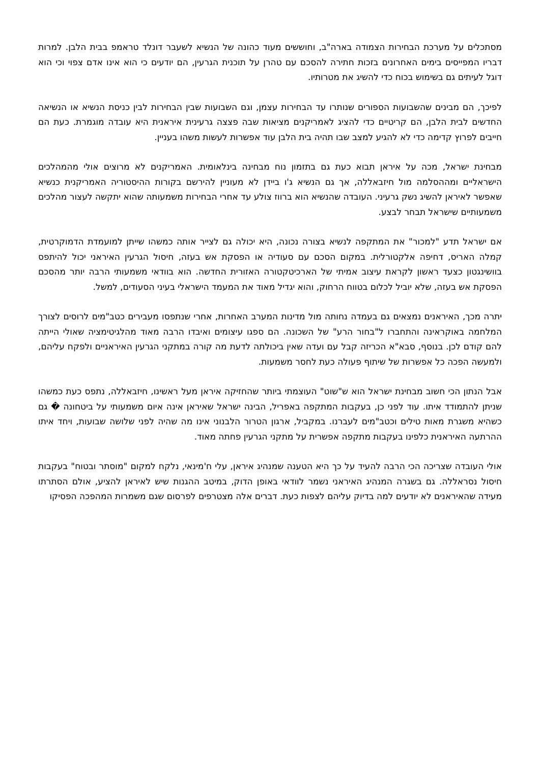מסתכלים על מערכת הבחירות הצמודה בארה"ב, וחוששים מעוד כהונה של הנשיא לשעבר דונלד טראמפ בבית הלבן. למרות דבריו המפייסים בימים האחרונים בזכות חתירה להסכם עם טהרן על תוכנית הגרעין, הם יודעים כי הוא אינו אדם צפוי וכי הוא דוגל לעיתים גם בשימוש בכוח כדי להשיג את מטרותיו.
לפיכך, הם מבינים שהשבועות הספורים שנותרו עד הבחירות עצמן, וגם השבועות שבין הבחירות לבין כניסת הנשיא או הנשיאה החדשים לבית הלבן, הם קריטיים כדי להציג לאמריקנים מציאות שבה פצצה גרעינית איראנית היא עובדה מוגמרת. כעת הם חייבים לפרוץ קדימה כדי לא להגיע למצב שבו תהיה בית הלבן עוד אפשרות לעשות משהו בעניין.
מבחינת ישראל, מכה על איראן תבוא כעת גם בתזמון נוח מבחינה בינלאומית. האמריקנים לא מרוצים אולי מהמהלכים הישראליים ומההסלמה מול חיזבאללה, אך גם הנשיא ג'ו ביידן לא מעוניין להירשם בקורות ההיסטוריה האמריקנית כנשיא שאפשר לאיראן להשיג נשק גרעיני. העובדה שהנשיא הוא ברווז צולע עד אחרי הבחירות משמעותה שהוא יתקשה לעצור מהלכים משמעותיים שישראל תבחר לבצע.
אם ישראל תדע "למכור" את המתקפה לנשיא בצורה נכונה, היא יכולה גם לצייר אותה כמשהו שייתן למועמדת הדמוקרטית, קמלה האריס, דחיפה אלקטורלית. במקום הסכם עם סעודיה או הפסקת אש בעזה, חיסול הגרעין האיראני יכול להיתפס בוושינגטון כצעד ראשון לקראת עיצוב אמיתי של הארכיטקטורה האזורית החדשה. הוא בוודאי משמעותי הרבה יותר מהסכם הפסקת אש בעזה, שלא יוביל לכלום בטווח הרחוק, והוא יגדיל מאוד את המעמד הישראלי בעיני הסעודים, למשל.
יתרה מכך, האיראנים נמצאים גם בעמדה נחותה מול מדינות המערב האחרות, אחרי שנתפסו מעבירים כטב"מים לרוסים לצורך המלחמה באוקראינה והתחברו ל"בחור הרע" של השכונה. הם ספגו עיצומים ואיבדו הרבה מאוד מהלגיטימציה שאולי הייתה להם קודם לכן. בנוסף, סבא"א הכריזה קבל עם ועדה שאין ביכולתה לדעת מה קורה במתקני הגרעין האיראניים ולפקח עליהם, ולמעשה הפכה כל אפשרות של שיתוף פעולה כעת לחסר משמעות.
אבל הנתון הכי חשוב מבחינת ישראל הוא ש"שוט" העוצמתי ביותר שהחזיקה איראן מעל ראשינו, חיזבאללה, נתפס כעת כמשהו שניתן להתמודד איתו. עוד לפני כן, בעקבות המתקפה באפריל, הבינה ישראל שאיראן אינה איום משמעותי על ביטחונה � גם כשהיא משגרת מאות טילים וכטב"מים לעברנו. במקביל, ארגון הטרור הלבנוני אינו מה שהיה לפני שלושה שבועות, ויחד איתו ההרתעה האיראנית כלפינו בעקבות מתקפה אפשרית על מתקני הגרעין פחתה מאוד.
אולי העובדה שצריכה הכי הרבה להעיד על כך היא הטענה שמנהיג איראן, עלי ח'מינאי, נלקח למקום "מוסתר ובטוח" בעקבות חיסול נסראללה. גם בשגרה המנהיג האיראני נשמר לוודאי באופן הדוק, במיטב ההגנות שיש לאיראן להציע, אולם הסתרתו מעידה שהאיראנים לא יודעים למה בדיוק עליהם לצפות כעת. דברים אלה מצטרפים לפרסום שגם משמרות המהפכה הפסיקו